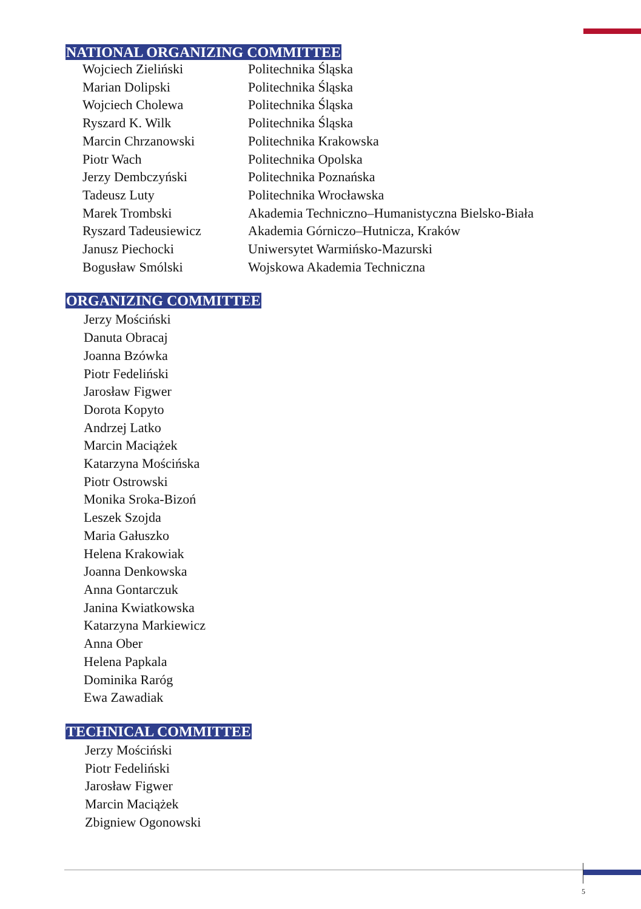NATIONAL ORGANIZING COMMITTEE
| Wojciech Zieliński | Politechnika Śląska |
| Marian Dolipski | Politechnika Śląska |
| Wojciech Cholewa | Politechnika Śląska |
| Ryszard K. Wilk | Politechnika Śląska |
| Marcin Chrzanowski | Politechnika Krakowska |
| Piotr Wach | Politechnika Opolska |
| Jerzy Dembczyński | Politechnika Poznańska |
| Tadeusz Luty | Politechnika Wrocławska |
| Marek Trombski | Akademia Techniczno–Humanistyczna Bielsko-Biała |
| Ryszard Tadeusiewicz | Akademia Górniczo–Hutnicza, Kraków |
| Janusz Piechocki | Uniwersytet Warmińsko-Mazurski |
| Bogusław Smólski | Wojskowa Akademia Techniczna |
ORGANIZING COMMITTEE
Jerzy Mościński
Danuta Obracaj
Joanna Bzówka
Piotr Fedeliński
Jarosław Figwer
Dorota Kopyto
Andrzej Latko
Marcin Maciążek
Katarzyna Mościńska
Piotr Ostrowski
Monika Sroka-Bizoń
Leszek Szojda
Maria Gałuszko
Helena Krakowiak
Joanna Denkowska
Anna Gontarczuk
Janina Kwiatkowska
Katarzyna Markiewicz
Anna Ober
Helena Papkala
Dominika Raróg
Ewa Zawadiak
TECHNICAL COMMITTEE
Jerzy Mościński
Piotr Fedeliński
Jarosław Figwer
Marcin Maciążek
Zbigniew Ogonowski
5